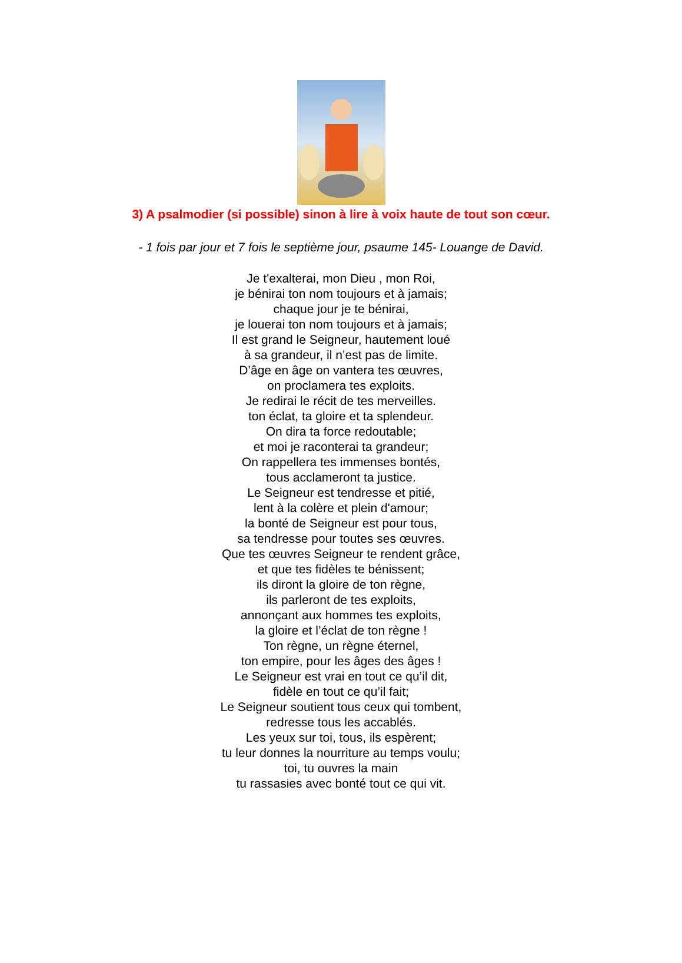3) A psalmodier (si possible) sinon à lire à voix haute de tout son cœur.
- 1 fois par jour et 7 fois le septième jour, psaume 145- Louange de David.
Je t'exalterai, mon Dieu , mon Roi,
je bénirai ton nom toujours et à jamais;
chaque jour je te bénirai,
je louerai ton nom toujours et à jamais;
Il est grand le Seigneur, hautement loué
à sa grandeur, il n’est pas de limite.
D’âge en âge on vantera tes œuvres,
on proclamera tes exploits.
Je redirai le récit de tes merveilles.
ton éclat, ta gloire et ta splendeur.
On dira ta force redoutable;
et moi je raconterai ta grandeur;
On rappellera tes immenses bontés,
tous acclameront ta justice.
Le Seigneur est tendresse et pitié,
lent à la colère et plein d'amour;
la bonté de Seigneur est pour tous,
sa tendresse pour toutes ses œuvres.
Que tes œuvres Seigneur te rendent grâce,
et que tes fidèles te bénissent;
ils diront la gloire de ton règne,
ils parleront de tes exploits,
annonçant aux hommes tes exploits,
la gloire et l’éclat de ton règne !
Ton règne, un règne éternel,
ton empire, pour les âges des âges !
Le Seigneur est vrai en tout ce qu’il dit,
fidèle en tout ce qu’il fait;
Le Seigneur soutient tous ceux qui tombent,
redresse tous les accablés.
Les yeux sur toi, tous, ils espèrent;
tu leur donnes la nourriture au temps voulu;
toi, tu ouvres la main
tu rassasies avec bonté tout ce qui vit.